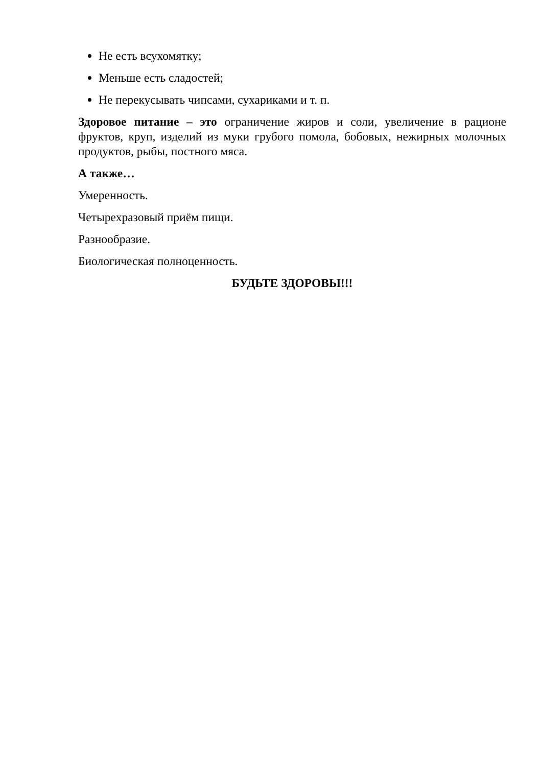Не есть всухомятку;
Меньше есть сладостей;
Не перекусывать чипсами, сухариками и т. п.
Здоровое питание – это ограничение жиров и соли, увеличение в рационе фруктов, круп, изделий из муки грубого помола, бобовых, нежирных молочных продуктов, рыбы, постного мяса.
А также…
Умеренность.
Четырехразовый приём пищи.
Разнообразие.
Биологическая полноценность.
БУДЬТЕ ЗДОРОВЫ!!!